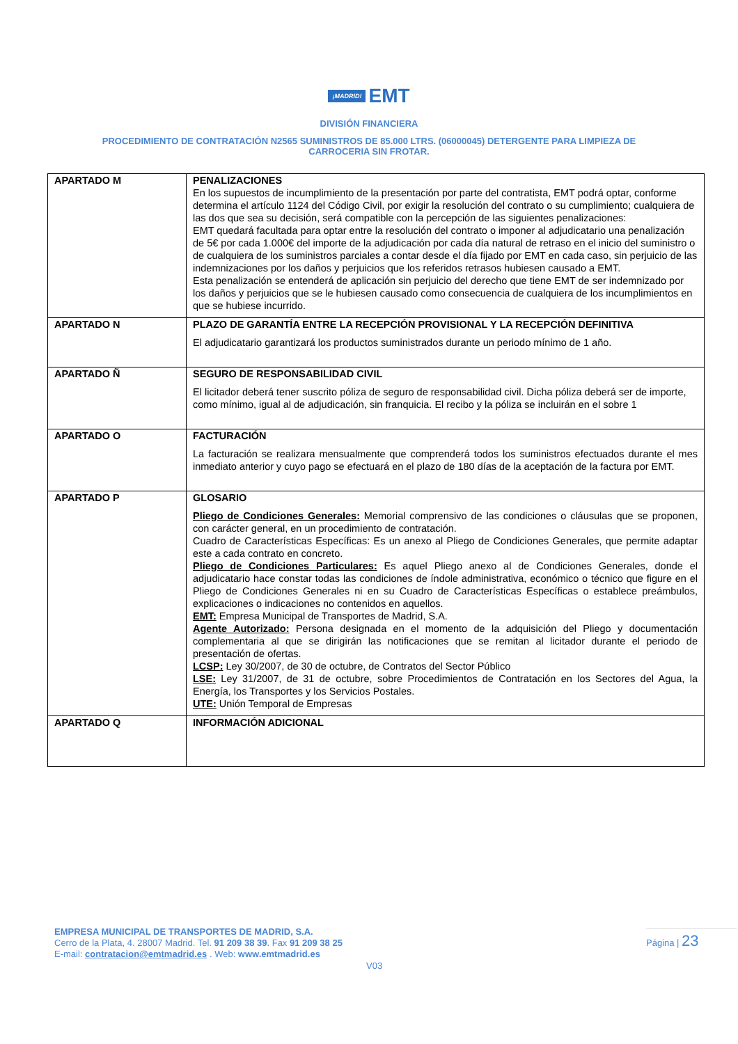¡MADRID! EMT
DIVISIÓN FINANCIERA
PROCEDIMIENTO DE CONTRATACIÓN N2565 SUMINISTROS DE 85.000 LTRS. (06000045) DETERGENTE PARA LIMPIEZA DE
CARROCERIA SIN FROTAR.
| APARTADO M | PENALIZACIONES En los supuestos de incumplimiento de la presentación por parte del contratista, EMT podrá optar, conforme determina el artículo 1124 del Código Civil, por exigir la resolución del contrato o su cumplimiento; cualquiera de las dos que sea su decisión, será compatible con la percepción de las siguientes penalizaciones: EMT quedará facultada para optar entre la resolución del contrato o imponer al adjudicatario una penalización de 5€ por cada 1.000€ del importe de la adjudicación por cada día natural de retraso en el inicio del suministro o de cualquiera de los suministros parciales a contar desde el día fijado por EMT en cada caso, sin perjuicio de las indemnizaciones por los daños y perjuicios que los referidos retrasos hubiesen causado a EMT. Esta penalización se entenderá de aplicación sin perjuicio del derecho que tiene EMT de ser indemnizado por los daños y perjuicios que se le hubiesen causado como consecuencia de cualquiera de los incumplimientos en que se hubiese incurrido. |
| APARTADO N | PLAZO DE GARANTÍA ENTRE LA RECEPCIÓN PROVISIONAL Y LA RECEPCIÓN DEFINITIVA El adjudicatario garantizará los productos suministrados durante un periodo mínimo de 1 año. |
| APARTADO Ñ | SEGURO DE RESPONSABILIDAD CIVIL El licitador deberá tener suscrito póliza de seguro de responsabilidad civil. Dicha póliza deberá ser de importe, como mínimo, igual al de adjudicación, sin franquicia. El recibo y la póliza se incluirán en el sobre 1 |
| APARTADO O | FACTURACIÓN La facturación se realizara mensualmente que comprenderá todos los suministros efectuados durante el mes inmediato anterior y cuyo pago se efectuará en el plazo de 180 días de la aceptación de la factura por EMT. |
| APARTADO P | GLOSARIO Pliego de Condiciones Generales: Memorial comprensivo de las condiciones o cláusulas que se proponen, con carácter general, en un procedimiento de contratación. Cuadro de Características Específicas: Es un anexo al Pliego de Condiciones Generales, que permite adaptar este a cada contrato en concreto. Pliego de Condiciones Particulares: Es aquel Pliego anexo al de Condiciones Generales, donde el adjudicatario hace constar todas las condiciones de índole administrativa, económico o técnico que figure en el Pliego de Condiciones Generales ni en su Cuadro de Características Específicas o establece preámbulos, explicaciones o indicaciones no contenidos en aquellos. EMT: Empresa Municipal de Transportes de Madrid, S.A. Agente Autorizado: Persona designada en el momento de la adquisición del Pliego y documentación complementaria al que se dirigirán las notificaciones que se remitan al licitador durante el periodo de presentación de ofertas. LCSP: Ley 30/2007, de 30 de octubre, de Contratos del Sector Público LSE: Ley 31/2007, de 31 de octubre, sobre Procedimientos de Contratación en los Sectores del Agua, la Energía, los Transportes y los Servicios Postales. UTE: Unión Temporal de Empresas |
| APARTADO Q | INFORMACIÓN ADICIONAL |
EMPRESA MUNICIPAL DE TRANSPORTES DE MADRID, S.A.
Cerro de la Plata, 4. 28007 Madrid. Tel. 91 209 38 39. Fax 91 209 38 25
E-mail: contratacion@emtmadrid.es . Web: www.emtmadrid.es
Página | 23
V03